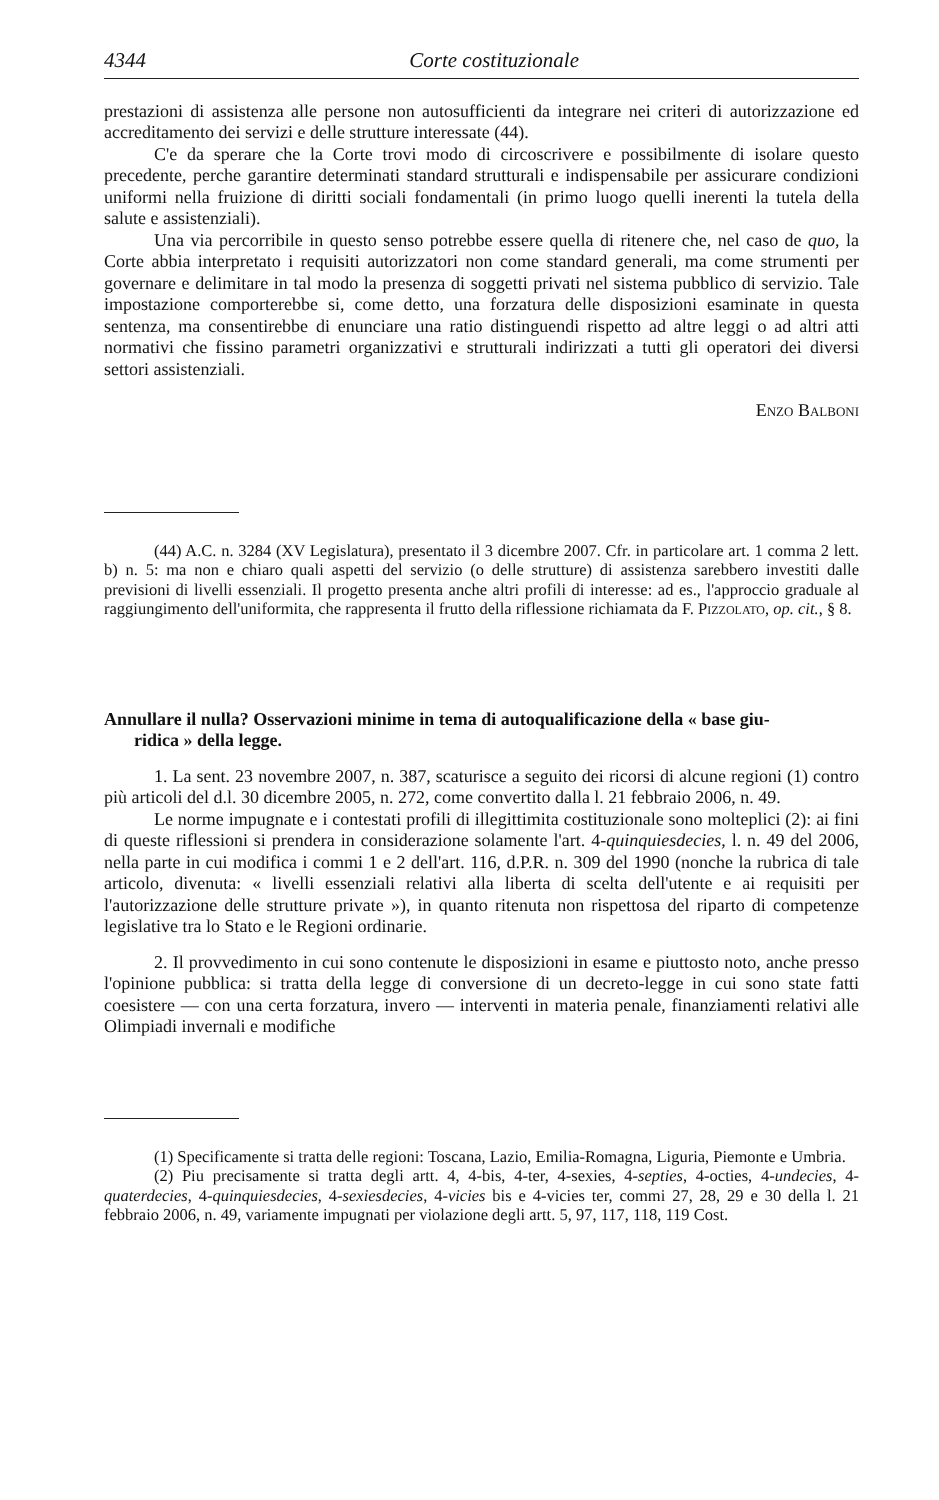4344 Corte costituzionale
prestazioni di assistenza alle persone non autosufficienti da integrare nei criteri di autorizzazione ed accreditamento dei servizi e delle strutture interessate (44).
C'e da sperare che la Corte trovi modo di circoscrivere e possibilmente di isolare questo precedente, perche garantire determinati standard strutturali e indispensabile per assicurare condizioni uniformi nella fruizione di diritti sociali fondamentali (in primo luogo quelli inerenti la tutela della salute e assistenziali).
Una via percorribile in questo senso potrebbe essere quella di ritenere che, nel caso de quo, la Corte abbia interpretato i requisiti autorizzatori non come standard generali, ma come strumenti per governare e delimitare in tal modo la presenza di soggetti privati nel sistema pubblico di servizio. Tale impostazione comporterebbe si, come detto, una forzatura delle disposizioni esaminate in questa sentenza, ma consentirebbe di enunciare una ratio distinguendi rispetto ad altre leggi o ad altri atti normativi che fissino parametri organizzativi e strutturali indirizzati a tutti gli operatori dei diversi settori assistenziali.
Enzo Balboni
(44) A.C. n. 3284 (XV Legislatura), presentato il 3 dicembre 2007. Cfr. in particolare art. 1 comma 2 lett. b) n. 5: ma non e chiaro quali aspetti del servizio (o delle strutture) di assistenza sarebbero investiti dalle previsioni di livelli essenziali. Il progetto presenta anche altri profili di interesse: ad es., l'approccio graduale al raggiungimento dell'uniformita, che rappresenta il frutto della riflessione richiamata da F. Pizzolato, op. cit., § 8.
Annullare il nulla? Osservazioni minime in tema di autoqualificazione della « base giu-
ridica » della legge.
1. La sent. 23 novembre 2007, n. 387, scaturisce a seguito dei ricorsi di alcune regioni (1) contro più articoli del d.l. 30 dicembre 2005, n. 272, come convertito dalla l. 21 febbraio 2006, n. 49.
Le norme impugnate e i contestati profili di illegittimita costituzionale sono molteplici (2): ai fini di queste riflessioni si prendera in considerazione solamente l'art. 4-quinquiesdecies, l. n. 49 del 2006, nella parte in cui modifica i commi 1 e 2 dell'art. 116, d.P.R. n. 309 del 1990 (nonche la rubrica di tale articolo, divenuta: « livelli essenziali relativi alla liberta di scelta dell'utente e ai requisiti per l'autorizzazione delle strutture private »), in quanto ritenuta non rispettosa del riparto di competenze legislative tra lo Stato e le Regioni ordinarie.
2. Il provvedimento in cui sono contenute le disposizioni in esame e piuttosto noto, anche presso l'opinione pubblica: si tratta della legge di conversione di un decreto-legge in cui sono state fatti coesistere — con una certa forzatura, invero — interventi in materia penale, finanziamenti relativi alle Olimpiadi invernali e modifiche
(1) Specificamente si tratta delle regioni: Toscana, Lazio, Emilia-Romagna, Liguria, Piemonte e Umbria.
(2) Piu precisamente si tratta degli artt. 4, 4-bis, 4-ter, 4-sexies, 4-septies, 4-octies, 4-undecies, 4-quaterdecies, 4-quinquiesdecies, 4-sexiesdecies, 4-vicies bis e 4-vicies ter, commi 27, 28, 29 e 30 della l. 21 febbraio 2006, n. 49, variamente impugnati per violazione degli artt. 5, 97, 117, 118, 119 Cost.